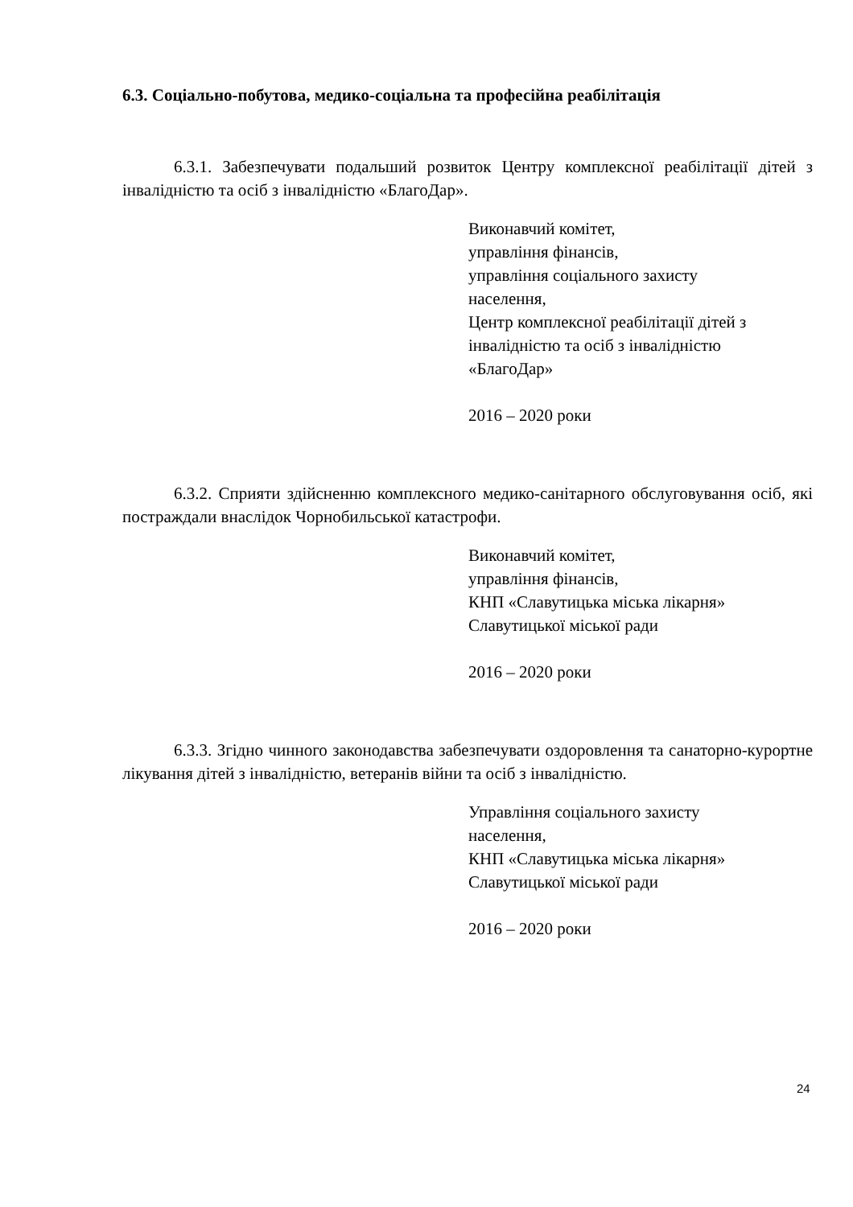6.3. Соціально-побутова, медико-соціальна та професійна реабілітація
6.3.1. Забезпечувати подальший розвиток Центру комплексної реабілітації дітей з інвалідністю та осіб з інвалідністю «БлагоДар».
Виконавчий комітет,
управління фінансів,
управління соціального захисту
населення,
Центр комплексної реабілітації дітей з
інвалідністю та осіб з інвалідністю
«БлагоДар»
2016 – 2020 роки
6.3.2. Сприяти здійсненню комплексного медико-санітарного обслуговування осіб, які постраждали внаслідок Чорнобильської катастрофи.
Виконавчий комітет,
управління фінансів,
КНП «Славутицька міська лікарня»
Славутицької міської ради
2016 – 2020 роки
6.3.3. Згідно чинного законодавства забезпечувати оздоровлення та санаторно-курортне лікування дітей з інвалідністю, ветеранів війни та осіб з інвалідністю.
Управління соціального захисту
населення,
КНП «Славутицька міська лікарня»
Славутицької міської ради
2016 – 2020 роки
24